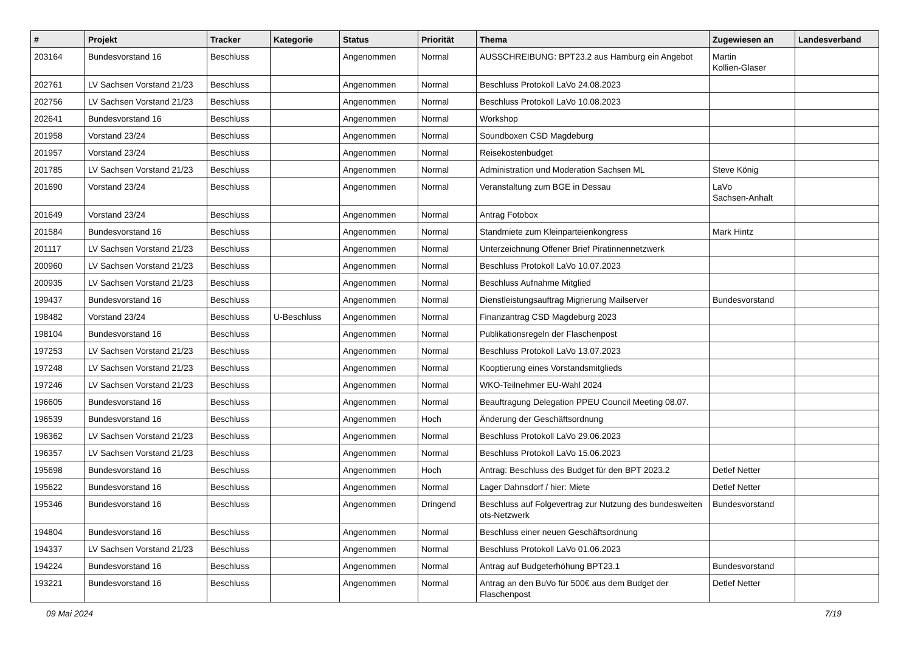| # | Projekt | Tracker | Kategorie | Status | Priorität | Thema | Zugewiesen an | Landesverband |
| --- | --- | --- | --- | --- | --- | --- | --- | --- |
| 203164 | Bundesvorstand 16 | Beschluss | | Angenommen | Normal | AUSSCHREIBUNG: BPT23.2 aus Hamburg ein Angebot | Martin Kollien-Glaser | |
| 202761 | LV Sachsen Vorstand 21/23 | Beschluss | | Angenommen | Normal | Beschluss Protokoll LaVo 24.08.2023 | | |
| 202756 | LV Sachsen Vorstand 21/23 | Beschluss | | Angenommen | Normal | Beschluss Protokoll LaVo 10.08.2023 | | |
| 202641 | Bundesvorstand 16 | Beschluss | | Angenommen | Normal | Workshop | | |
| 201958 | Vorstand 23/24 | Beschluss | | Angenommen | Normal | Soundboxen CSD Magdeburg | | |
| 201957 | Vorstand 23/24 | Beschluss | | Angenommen | Normal | Reisekostenbudget | | |
| 201785 | LV Sachsen Vorstand 21/23 | Beschluss | | Angenommen | Normal | Administration und Moderation Sachsen ML | Steve König | |
| 201690 | Vorstand 23/24 | Beschluss | | Angenommen | Normal | Veranstaltung zum BGE in Dessau | LaVo Sachsen-Anhalt | |
| 201649 | Vorstand 23/24 | Beschluss | | Angenommen | Normal | Antrag Fotobox | | |
| 201584 | Bundesvorstand 16 | Beschluss | | Angenommen | Normal | Standmiete zum Kleinparteienkongress | Mark Hintz | |
| 201117 | LV Sachsen Vorstand 21/23 | Beschluss | | Angenommen | Normal | Unterzeichnung Offener Brief Piratinnennetzwerk | | |
| 200960 | LV Sachsen Vorstand 21/23 | Beschluss | | Angenommen | Normal | Beschluss Protokoll LaVo 10.07.2023 | | |
| 200935 | LV Sachsen Vorstand 21/23 | Beschluss | | Angenommen | Normal | Beschluss Aufnahme Mitglied | | |
| 199437 | Bundesvorstand 16 | Beschluss | | Angenommen | Normal | Dienstleistungsauftrag Migrierung Mailserver | Bundesvorstand | |
| 198482 | Vorstand 23/24 | Beschluss | U-Beschluss | Angenommen | Normal | Finanzantrag CSD Magdeburg 2023 | | |
| 198104 | Bundesvorstand 16 | Beschluss | | Angenommen | Normal | Publikationsregeln der Flaschenpost | | |
| 197253 | LV Sachsen Vorstand 21/23 | Beschluss | | Angenommen | Normal | Beschluss Protokoll LaVo 13.07.2023 | | |
| 197248 | LV Sachsen Vorstand 21/23 | Beschluss | | Angenommen | Normal | Kooptierung eines Vorstandsmitglieds | | |
| 197246 | LV Sachsen Vorstand 21/23 | Beschluss | | Angenommen | Normal | WKO-Teilnehmer EU-Wahl 2024 | | |
| 196605 | Bundesvorstand 16 | Beschluss | | Angenommen | Normal | Beauftragung Delegation PPEU Council Meeting 08.07. | | |
| 196539 | Bundesvorstand 16 | Beschluss | | Angenommen | Hoch | Änderung der Geschäftsordnung | | |
| 196362 | LV Sachsen Vorstand 21/23 | Beschluss | | Angenommen | Normal | Beschluss Protokoll LaVo 29.06.2023 | | |
| 196357 | LV Sachsen Vorstand 21/23 | Beschluss | | Angenommen | Normal | Beschluss Protokoll LaVo 15.06.2023 | | |
| 195698 | Bundesvorstand 16 | Beschluss | | Angenommen | Hoch | Antrag: Beschluss des Budget für den BPT 2023.2 | Detlef Netter | |
| 195622 | Bundesvorstand 16 | Beschluss | | Angenommen | Normal | Lager Dahnsdorf / hier: Miete | Detlef Netter | |
| 195346 | Bundesvorstand 16 | Beschluss | | Angenommen | Dringend | Beschluss auf Folgevertrag zur Nutzung des bundesweiten ots-Netzwerk | Bundesvorstand | |
| 194804 | Bundesvorstand 16 | Beschluss | | Angenommen | Normal | Beschluss einer neuen Geschäftsordnung | | |
| 194337 | LV Sachsen Vorstand 21/23 | Beschluss | | Angenommen | Normal | Beschluss Protokoll LaVo 01.06.2023 | | |
| 194224 | Bundesvorstand 16 | Beschluss | | Angenommen | Normal | Antrag auf Budgeterhöhung BPT23.1 | Bundesvorstand | |
| 193221 | Bundesvorstand 16 | Beschluss | | Angenommen | Normal | Antrag an den BuVo für 500€ aus dem Budget der Flaschenpost | Detlef Netter | |
09 Mai 2024 7/19